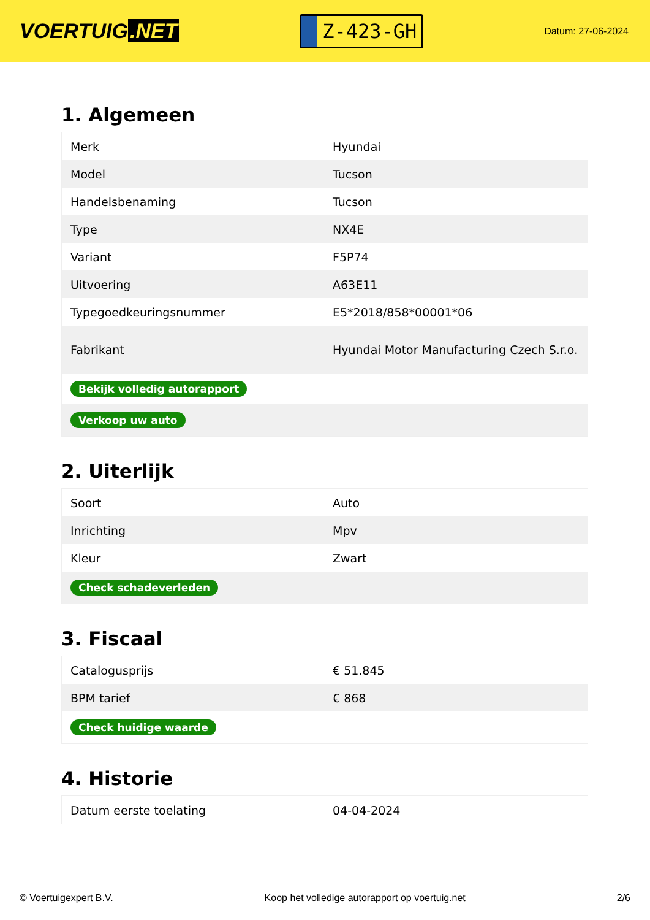VOERTUIG.NET
Z-423-GH
Datum: 27-06-2024
1. Algemeen
| Merk | Hyundai |
| Model | Tucson |
| Handelsbenaming | Tucson |
| Type | NX4E |
| Variant | F5P74 |
| Uitvoering | A63E11 |
| Typegoedkeuringsnummer | E5*2018/858*00001*06 |
| Fabrikant | Hyundai Motor Manufacturing Czech S.r.o. |
| Bekijk volledig autorapport | |
| Verkoop uw auto | |
2. Uiterlijk
| Soort | Auto |
| Inrichting | Mpv |
| Kleur | Zwart |
| Check schadeverleden | |
3. Fiscaal
| Catalogusprijs | € 51.845 |
| BPM tarief | € 868 |
| Check huidige waarde | |
4. Historie
| Datum eerste toelating | 04-04-2024 |
© Voertuigexpert B.V. Koop het volledige autorapport op voertuig.net 2/6